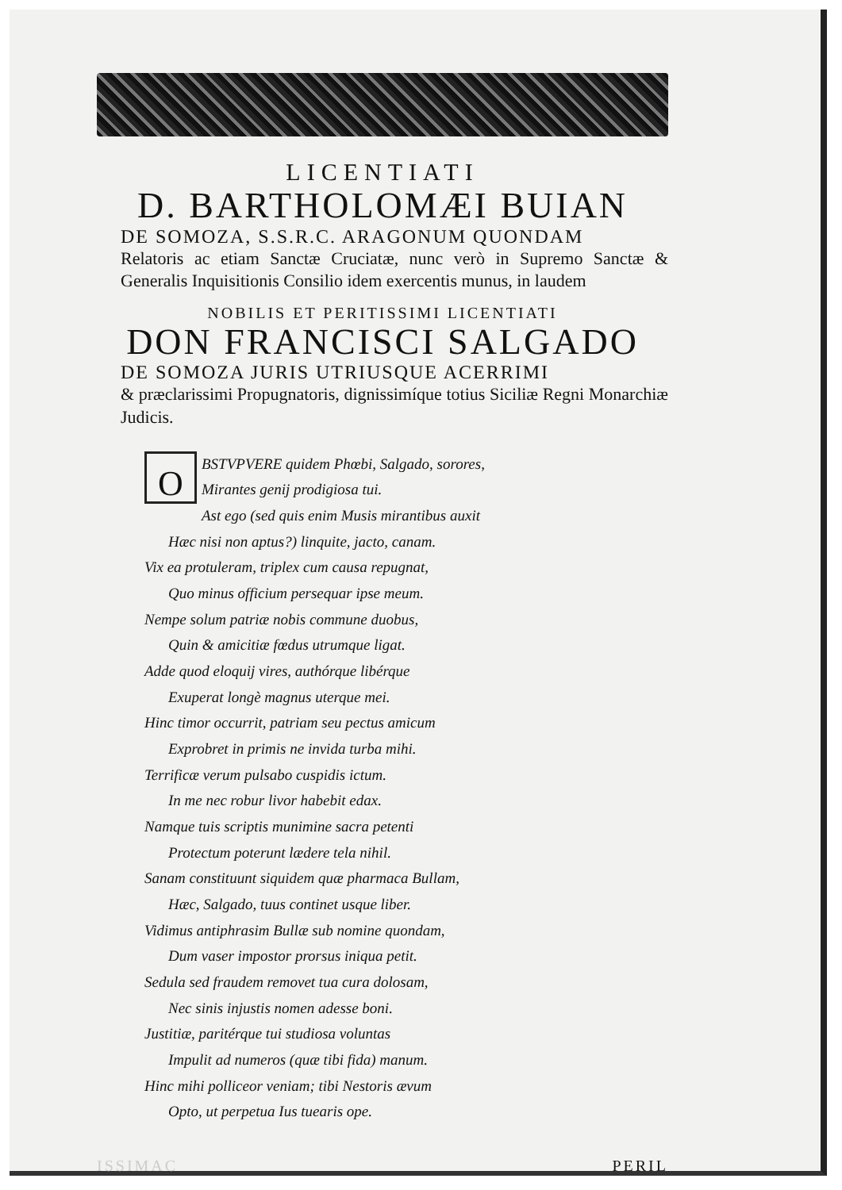LICENTIATI
D. BARTHOLOMÆI BUIAN
DE SOMOZA, S.S.R.C. ARAGONUM QUONDAM
Relatoris ac etiam Sanctæ Cruciatæ, nunc verò in Supremo Sanctæ & Generalis Inquisitionis Consilio idem exercentis munus, in laudem
NOBILIS ET PERITISSIMI LICENTIATI
DON FRANCISCI SALGADO
DE SOMOZA JURIS UTRIUSQUE ACERRIMI
& præclarissimi Propugnatoris, dignissimíque totius Siciliæ Regni Monarchiæ Judicis.
OBSTVPVERE quidem Phœbi, Salgado, sorores,
Mirantes genij prodigiosa tui.
Ast ego (sed quis enim Musis mirantibus auxit
Hæc nisi non aptus?) linquite, jacto, canam.
Vix ea protuleram, triplex cum causa repugnat,
Quo minus officium persequar ipse meum.
Nempe solum patriæ nobis commune duobus,
Quin & amicitiæ fœdus utrumque ligat.
Adde quod eloquij vires, authórque libérque
Exuperat longè magnus uterque mei.
Hinc timor occurrit, patriam seu pectus amicum
Exprobret in primis ne invida turba mihi.
Terrificæ verum pulsabo cuspidis ictum.
In me nec robur livor habebit edax.
Namque tuis scriptis munimine sacra petenti
Protectum poterunt lædere tela nihil.
Sanam constituunt siquidem quæ pharmaca Bullam,
Hæc, Salgado, tuus continet usque liber.
Vidimus antiphrasim Bullæ sub nomine quondam,
Dum vaser impostor prorsus iniqua petit.
Sedula sed fraudem removet tua cura dolosam,
Nec sinis injustis nomen adesse boni.
Justitiæ, paritérque tui studiosa voluntas
Impulit ad numeros (quæ tibi fida) manum.
Hinc mihi polliceor veniam; tibi Nestoris ævum
Opto, ut perpetua Ius tuearis ope.
ISSIMAC PERIL